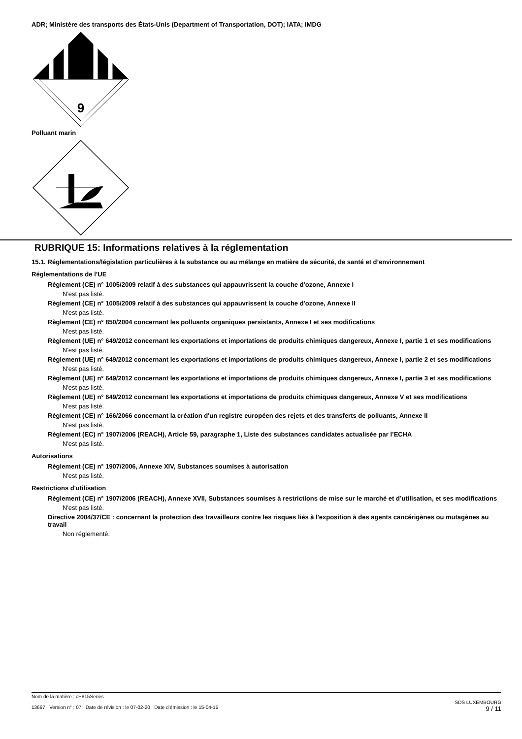ADR; Ministère des transports des États-Unis (Department of Transportation, DOT); IATA; IMDG
9
Polluant marin
RUBRIQUE 15: Informations relatives à la réglementation
15.1. Réglementations/législation particulières à la substance ou au mélange en matière de sécurité, de santé et d’environnement
Réglementations de l’UE
Règlement (CE) n° 1005/2009 relatif à des substances qui appauvrissent la couche d'ozone, Annexe I
N'est pas listé.
Règlement (CE) n° 1005/2009 relatif à des substances qui appauvrissent la couche d'ozone, Annexe II
N'est pas listé.
Règlement (CE) n° 850/2004 concernant les polluants organiques persistants, Annexe I et ses modifications
N'est pas listé.
Règlement (UE) n° 649/2012 concernant les exportations et importations de produits chimiques dangereux, Annexe I, partie 1 et ses modifications
N'est pas listé.
Règlement (UE) n° 649/2012 concernant les exportations et importations de produits chimiques dangereux, Annexe I, partie 2 et ses modifications
N'est pas listé.
Règlement (UE) n° 649/2012 concernant les exportations et importations de produits chimiques dangereux, Annexe I, partie 3 et ses modifications
N'est pas listé.
Règlement (UE) n° 649/2012 concernant les exportations et importations de produits chimiques dangereux, Annexe V et ses modifications
N'est pas listé.
Règlement (CE) n° 166/2066 concernant la création d'un registre européen des rejets et des transferts de polluants, Annexe II
N'est pas listé.
Règlement (EC) n° 1907/2006 (REACH), Article 59, paragraphe 1, Liste des substances candidates actualisée par l’ECHA
N'est pas listé.
Autorisations
Règlement (CE) n° 1907/2006, Annexe XIV, Substances soumises à autorisation
N'est pas listé.
Restrictions d'utilisation
Règlement (CE) n° 1907/2006 (REACH), Annexe XVII, Substances soumises à restrictions de mise sur le marché et d’utilisation, et ses modifications
N'est pas listé.
Directive 2004/37/CE : concernant la protection des travailleurs contre les risques liés à l'exposition à des agents cancérigènes ou mutagènes au travail
Non réglementé.
Nom de la matière : cP815Series
13697 Version n° : 07 Date de révision : le 07-02-20 Date d’émission : le 15-04-15
SDS LUXEMBOURG
9 / 11